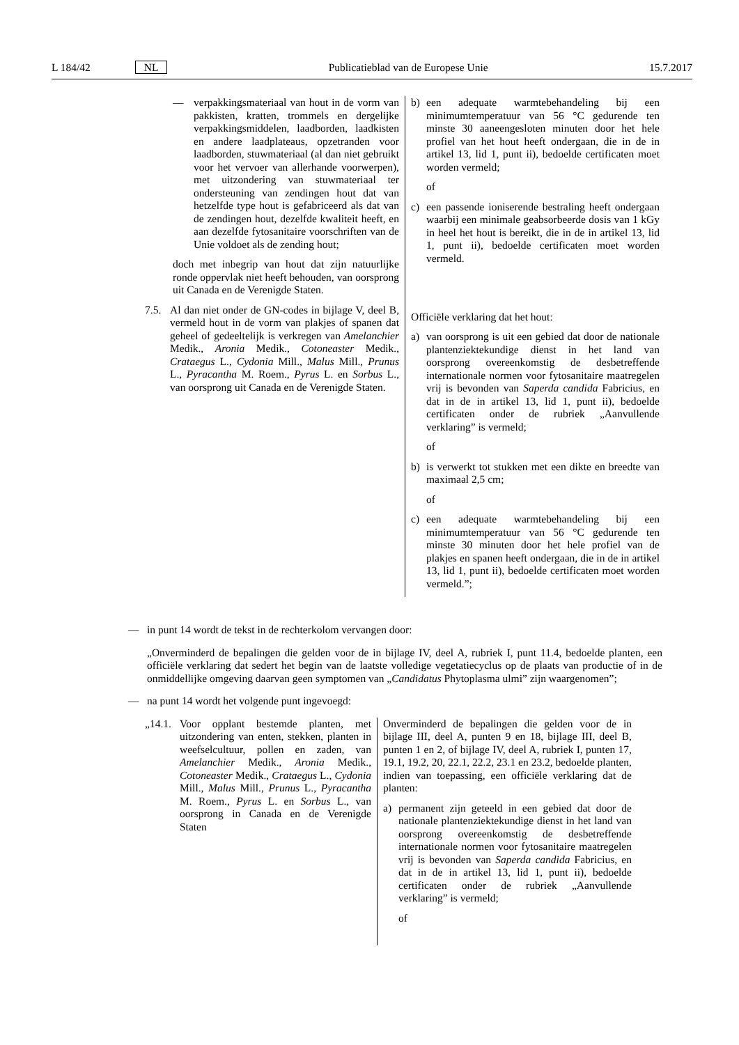L 184/42 NL Publicatieblad van de Europese Unie 15.7.2017
| — verpakkingsmateriaal van hout in de vorm van pakkisten, kratten, trommels en dergelijke verpakkingsmiddelen, laadborden, laadkisten en andere laadplateaus, opzetranden voor laadborden, stuwmateriaal (al dan niet gebruikt voor het vervoer van allerhande voorwerpen), met uitzondering van stuwmateriaal ter ondersteuning van zendingen hout dat van hetzelfde type hout is gefabriceerd als dat van de zendingen hout, dezelfde kwaliteit heeft, en aan dezelfde fytosanitaire voorschriften van de Unie voldoet als de zending hout; doch met inbegrip van hout dat zijn natuurlijke ronde oppervlak niet heeft behouden, van oorsprong uit Canada en de Verenigde Staten. | b) een adequate warmtebehandeling bij een minimumtemperatuur van 56 °C gedurende ten minste 30 aaneengesloten minuten door het hele profiel van het hout heeft ondergaan, die in de in artikel 13, lid 1, punt ii), bedoelde certificaten moet worden vermeld; of c) een passende ioniserende bestraling heeft ondergaan waarbij een minimale geabsorbeerde dosis van 1 kGy in heel het hout is bereikt, die in de in artikel 13, lid 1, punt ii), bedoelde certificaten moet worden vermeld. |
| 7.5. Al dan niet onder de GN-codes in bijlage V, deel B, vermeld hout in de vorm van plakjes of spanen dat geheel of gedeeltelijk is verkregen van Amelanchier Medik., Aronia Medik., Cotoneaster Medik., Crataegus L., Cydonia Mill., Malus Mill., Prunus L., Pyracantha M. Roem., Pyrus L. en Sorbus L., van oorsprong uit Canada en de Verenigde Staten. | Officiële verklaring dat het hout: a) van oorsprong is uit een gebied dat door de nationale plantenziektekundige dienst in het land van oorsprong overeenkomstig de desbetreffende internationale normen voor fytosanitaire maatregelen vrij is bevonden van Saperda candida Fabricius, en dat in de in artikel 13, lid 1, punt ii), bedoelde certificaten onder de rubriek „Aanvullende verklaring” is vermeld; of b) is verwerkt tot stukken met een dikte en breedte van maximaal 2,5 cm; of c) een adequate warmtebehandeling bij een minimumtemperatuur van 56 °C gedurende ten minste 30 minuten door het hele profiel van de plakjes en spanen heeft ondergaan, die in de in artikel 13, lid 1, punt ii), bedoelde certificaten moet worden vermeld.”; |
— in punt 14 wordt de tekst in de rechterkolom vervangen door:
„Onverminderd de bepalingen die gelden voor de in bijlage IV, deel A, rubriek I, punt 11.4, bedoelde planten, een officiële verklaring dat sedert het begin van de laatste volledige vegetatiecyclus op de plaats van productie of in de onmiddellijke omgeving daarvan geen symptomen van „Candidatus Phytoplasma ulmi” zijn waargenomen”;
— na punt 14 wordt het volgende punt ingevoegd:
| „14.1. Voor opplant bestemde planten, met uitzondering van enten, stekken, planten in weefselcultuur, pollen en zaden, van Amelanchier Medik., Aronia Medik., Cotoneaster Medik., Crataegus L., Cydonia Mill., Malus Mill., Prunus L., Pyracantha M. Roem., Pyrus L. en Sorbus L., van oorsprong in Canada en de Verenigde Staten | Onverminderd de bepalingen die gelden voor de in bijlage III, deel A, punten 9 en 18, bijlage III, deel B, punten 1 en 2, of bijlage IV, deel A, rubriek I, punten 17, 19.1, 19.2, 20, 22.1, 22.2, 23.1 en 23.2, bedoelde planten, indien van toepassing, een officiële verklaring dat de planten: a) permanent zijn geteeld in een gebied dat door de nationale plantenziektekundige dienst in het land van oorsprong overeenkomstig de desbetreffende internationale normen voor fytosanitaire maatregelen vrij is bevonden van Saperda candida Fabricius, en dat in de in artikel 13, lid 1, punt ii), bedoelde certificaten onder de rubriek „Aanvullende verklaring” is vermeld; of |